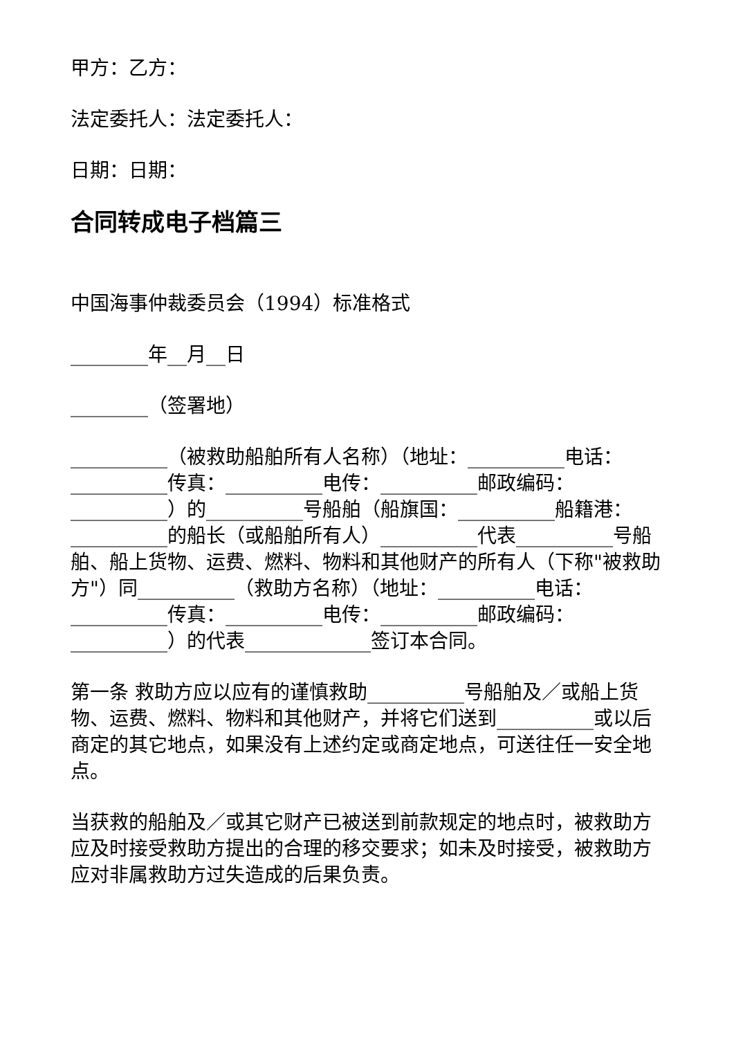甲方：乙方：
法定委托人：法定委托人：
日期：日期：
合同转成电子档篇三
中国海事仲裁委员会（1994）标准格式
________年__月__日
________（签署地）
__________（被救助船舶所有人名称）（地址：__________电话：__________传真：__________电传：__________邮政编码：__________）的__________号船舶（船旗国：__________船籍港：__________的船长（或船舶所有人）__________代表__________号船舶、船上货物、运费、燃料、物料和其他财产的所有人（下称"被救助方"）同__________（救助方名称）（地址：__________电话：__________传真：__________电传：__________邮政编码：__________）的代表_____________签订本合同。
第一条 救助方应以应有的谨慎救助__________号船舶及／或船上货物、运费、燃料、物料和其他财产，并将它们送到__________或以后商定的其它地点，如果没有上述约定或商定地点，可送往任一安全地点。
当获救的船舶及／或其它财产已被送到前款规定的地点时，被救助方应及时接受救助方提出的合理的移交要求；如未及时接受，被救助方应对非属救助方过失造成的后果负责。